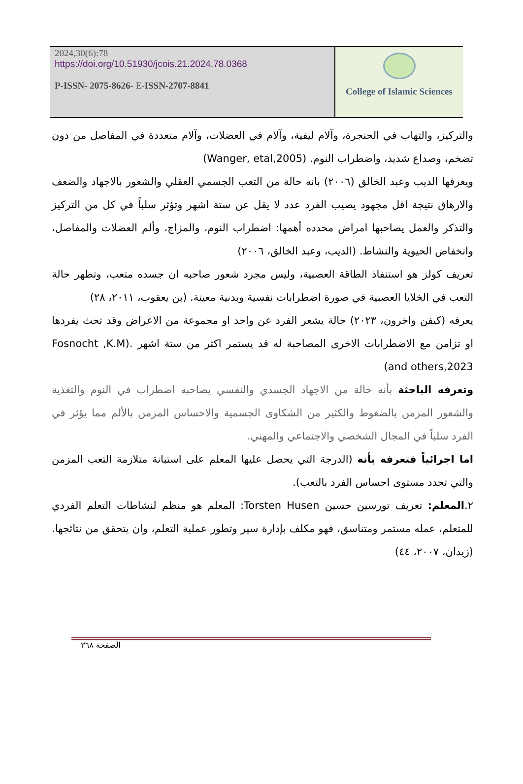2024,30(6):78
https://doi.org/10.51930/jcois.21.2024.78.0368
P-ISSN- 2075-8626- E-ISSN-2707-8841
College of Islamic Sciences
والتركيز، والتهاب في الحنجرة، وآلام ليفية، وآلام في العضلات، وآلام متعددة في المفاصل من دون تضخم، وصداع شديد، واضطراب النوم. (Wanger, etal,2005)
ويعرفها الديب وعبد الخالق (٢٠٠٦) بانه حالة من التعب الجسمي العقلي والشعور بالاجهاد والضعف والارهاق نتيجة اقل مجهود يصيب الفرد عدد لا يقل عن ستة اشهر وتؤثر سلباً في كل من التركيز والتذكر والعمل يصاحبها امراض محدده أهمها: اضطراب النوم، والمزاج، وألم العضلات والمفاصل، وانخفاض الحيوية والنشاط. (الديب، وعبد الخالق، ٢٠٠٦)
تعريف كولز هو استنفاذ الطاقة العصبية، وليس مجرد شعور صاحبه ان جسده متعب، وتظهر حالة التعب في الخلايا العصبية في صورة اضطرابات نفسية وبدنية معينة. (بن يعقوب، ٢٠١١، ٢٨)
يعرفه (كيفن واخرون، ٢٠٢٣) حالة يشعر الفرد عن واحد او مجموعة من الاعراض وقد تحث يفردها او تزامن مع الاضطرابات الاخرى المصاحبة له قد يستمر اكثر من ستة اشهر .(Fosnocht ,K.M and others,2023)
وتعرفه الباحثة بأنه حالة من الاجهاد الجسدي والنفسي يصاحبه اضطراب في النوم والتغذية والشعور المزمن بالضغوط والكثير من الشكاوى الجسمية والاحساس المزمن بالألم مما يؤثر في الفرد سلباً في المجال الشخصي والاجتماعي والمهني.
اما اجرائياً فتعرفه بأنه (الدرجة التي يحصل عليها المعلم على استبانة متلازمة التعب المزمن والتي تحدد مستوى احساس الفرد بالتعب).
٢.المعلم: تعريف تورسين حسين Torsten Husen: المعلم هو منظم لنشاطات التعلم الفردي للمتعلم، عمله مستمر ومتناسق، فهو مكلف بإدارة سير وتطور عملية التعلم، وان يتحقق من نتائجها. (زيدان، ٢٠٠٧، ٤٤)
الصفحة ٣٦٨